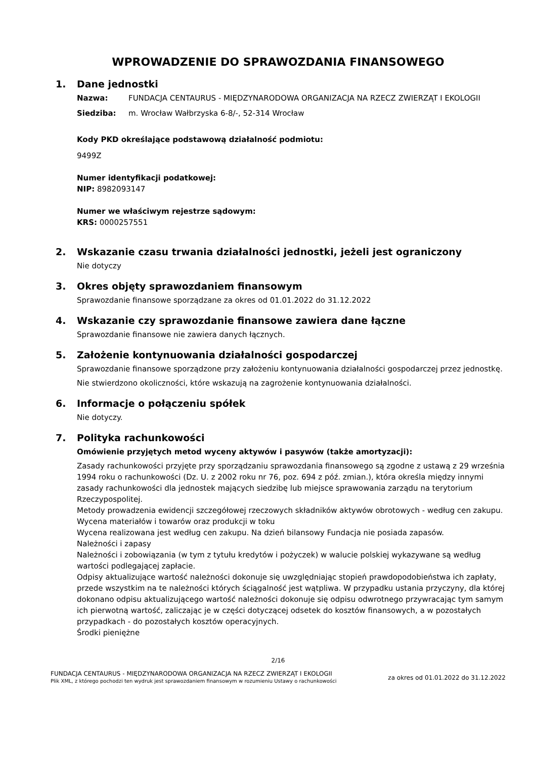WPROWADZENIE DO SPRAWOZDANIA FINANSOWEGO
1. Dane jednostki
Nazwa: FUNDACJA CENTAURUS - MIĘDZYNARODOWA ORGANIZACJA NA RZECZ ZWIERZĄT I EKOLOGII
Siedziba: m. Wrocław Wałbrzyska 6-8/-, 52-314 Wrocław
Kody PKD określające podstawową działalność podmiotu:
9499Z
Numer identyfikacji podatkowej:
NIP: 8982093147
Numer we właściwym rejestrze sądowym:
KRS: 0000257551
2. Wskazanie czasu trwania działalności jednostki, jeżeli jest ograniczony
Nie dotyczy
3. Okres objęty sprawozdaniem finansowym
Sprawozdanie finansowe sporządzane za okres od 01.01.2022 do 31.12.2022
4. Wskazanie czy sprawozdanie finansowe zawiera dane łączne
Sprawozdanie finansowe nie zawiera danych łącznych.
5. Założenie kontynuowania działalności gospodarczej
Sprawozdanie finansowe sporządzone przy założeniu kontynuowania działalności gospodarczej przez jednostkę.
Nie stwierdzono okoliczności, które wskazują na zagrożenie kontynuowania działalności.
6. Informacje o połączeniu spółek
Nie dotyczy.
7. Polityka rachunkowości
Omówienie przyjętych metod wyceny aktywów i pasywów (także amortyzacji):
Zasady rachunkowości przyjęte przy sporządzaniu sprawozdania finansowego są zgodne z ustawą z 29 września 1994 roku o rachunkowości (Dz. U. z 2002 roku nr 76, poz. 694 z póź. zmian.), która określa między innymi zasady rachunkowości dla jednostek mających siedzibę lub miejsce sprawowania zarządu na terytorium Rzeczypospolitej.
Metody prowadzenia ewidencji szczegółowej rzeczowych składników aktywów obrotowych - według cen zakupu.
Wycena materiałów i towarów oraz produkcji w toku
Wycena realizowana jest według cen zakupu. Na dzień bilansowy Fundacja nie posiada zapasów.
Należności i zapasy
Należności i zobowiązania (w tym z tytułu kredytów i pożyczek) w walucie polskiej wykazywane są według wartości podlegającej zapłacie.
Odpisy aktualizujące wartość należności dokonuje się uwzględniając stopień prawdopodobieństwa ich zapłaty, przede wszystkim na te należności których ściągalność jest wątpliwa. W przypadku ustania przyczyny, dla której dokonano odpisu aktualizującego wartość należności dokonuje się odpisu odwrotnego przywracając tym samym ich pierwotną wartość, zaliczając je w części dotyczącej odsetek do kosztów finansowych, a w pozostałych przypadkach - do pozostałych kosztów operacyjnych.
Środki pieniężne
2/16
FUNDACJA CENTAURUS - MIĘDZYNARODOWA ORGANIZACJA NA RZECZ ZWIERZĄT I EKOLOGII
Plik XML, z którego pochodzi ten wydruk jest sprawozdaniem finansowym w rozumieniu Ustawy o rachunkowości
za okres od 01.01.2022 do 31.12.2022